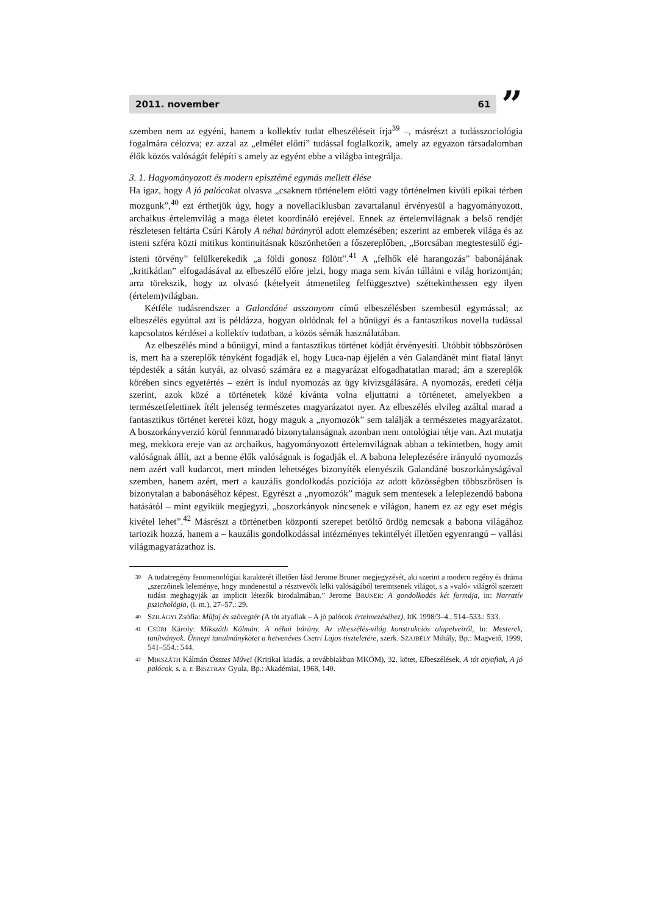2011. november 61
”
szemben nem az egyéni, hanem a kollektív tudat elbeszéléseit írja<sup>39</sup> –, másrészt a tudásszociológia fogalmára célozva; ez azzal az „elmélet előtti” tudással foglalkozik, amely az egyazon társadalomban élők közös valóságát felépíti s amely az egyént ebbe a világba integrálja.
3. 1. Hagyományozott és modern episztémé egymás mellett élése
Ha igaz, hogy A jó palócokat olvasva „csaknem történelem előtti vagy történelmen kívüli epikai térben mozgunk”,<sup>40</sup> ezt érthetjük úgy, hogy a novellaciklusban zavartalanul érvényesül a hagyományozott, archaikus értelemvilág a maga életet koordináló erejével. Ennek az értelemvilágnak a belső rendjét részletesen feltárta Csúri Károly A néhai bárányról adott elemzésében; eszerint az emberek világa és az isteni szféra közti mitikus kontinuitásnak köszönhetően a főszereplőben, „Borcsában megtestesülő égi-isteni törvény” felülkerekedik „a földi gonosz fölött”.<sup>41</sup> A „felhők elé harangozás” babonájának „kritikátlan” elfogadásával az elbeszélő előre jelzi, hogy maga sem kíván túllátni e világ horizontján; arra törekszik, hogy az olvasó (kételyeit átmenetileg felfüggesztve) széttekinthessen egy ilyen (értelem)világban.
Kétféle tudásrendszer a Galandáné asszonyom című elbeszélésben szembesül egymással; az elbeszélés egyúttal azt is példázza, hogyan oldódnak fel a bűnügyi és a fantasztikus novella tudással kapcsolatos kérdései a kollektív tudatban, a közös sémák használatában.
Az elbeszélés mind a bűnügyi, mind a fantasztikus történet kódját érvényesíti. Utóbbit többszörösen is, mert ha a szereplők tényként fogadják el, hogy Luca-nap éjjelén a vén Galandánét mint fiatal lányt tépdesték a sátán kutyái, az olvasó számára ez a magyarázat elfogadhatatlan marad; ám a szereplők körében sincs egyetértés – ezért is indul nyomozás az ügy kivizsgálására. A nyomozás, eredeti célja szerint, azok közé a történetek közé kívánta volna eljuttatni a történetet, amelyekben a természetfelettinek ítélt jelenség természetes magyarázatot nyer. Az elbeszélés elvileg azáltal marad a fantasztikus történet keretei közt, hogy maguk a „nyomozók” sem találják a természetes magyarázatot. A boszorkányverzió körül fennmaradó bizonytalanságnak azonban nem ontológiai tétje van. Azt mutatja meg, mekkora ereje van az archaikus, hagyományozott értelemvilágnak abban a tekintetben, hogy amit valóságnak állít, azt a benne élők valóságnak is fogadják el. A babona leleplezésére irányuló nyomozás nem azért vall kudarcot, mert minden lehetséges bizonyíték elenyészik Galandáné boszorkányságával szemben, hanem azért, mert a kauzális gondolkodás pozíciója az adott közösségben többszörösen is bizonytalan a babonáséhoz képest. Egyrészt a „nyomozók” maguk sem mentesek a leleplezendő babona hatásától – mint egyikük megjegyzi, „boszorkányok nincsenek e világon, hanem ez az egy eset mégis kivétel lehet”.<sup>42</sup> Másrészt a történetben központi szerepet betöltő ördög nemcsak a babona világához tartozik hozzá, hanem a – kauzális gondolkodással intézményes tekintélyét illetően egyenrangú – vallási világmagyarázathoz is.
39 A tudatregény fenomenológiai karakterét illetően lásd Jerome Bruner megjegyzését, aki szerint a modern regény és dráma „szerzőinek leleménye, hogy mindenestül a résztvevők lelki valóságából teremtsenek világot, s a »való« világról szerzett tudást meghagyják az implicit létezők birodalmában.” Jerome BRUNER: A gondolkodás két formája, in: Narratív pszichológia, (i. m.), 27–57.: 29.
40 SZILÁGYI Zsófia: Műfaj és szövegtér (A tót atyafiak – A jó palócok értelmezéséhez), ItK 1998/3–4., 514–533.: 533.
41 CSÚRI Károly: Mikszáth Kálmán: A néhai bárány. Az elbeszélés-világ konstrukciós alapelveiről, In: Mesterek, tanítványok. Ünnepi tanulmánykötet a hetvenéves Csetri Lajos tiszteletére, szerk. SZAJBÉLY Mihály, Bp.: Magvető, 1999, 541–554.: 544.
42 MIKSZÁTH Kálmán Összes Művei (Kritikai kiadás, a továbbiakban MKÖM), 32. kötet, Elbeszélések, A tót atyafiak, A jó palócok, s. a. r. BISZTRAY Gyula, Bp.: Akadémiai, 1968, 140.